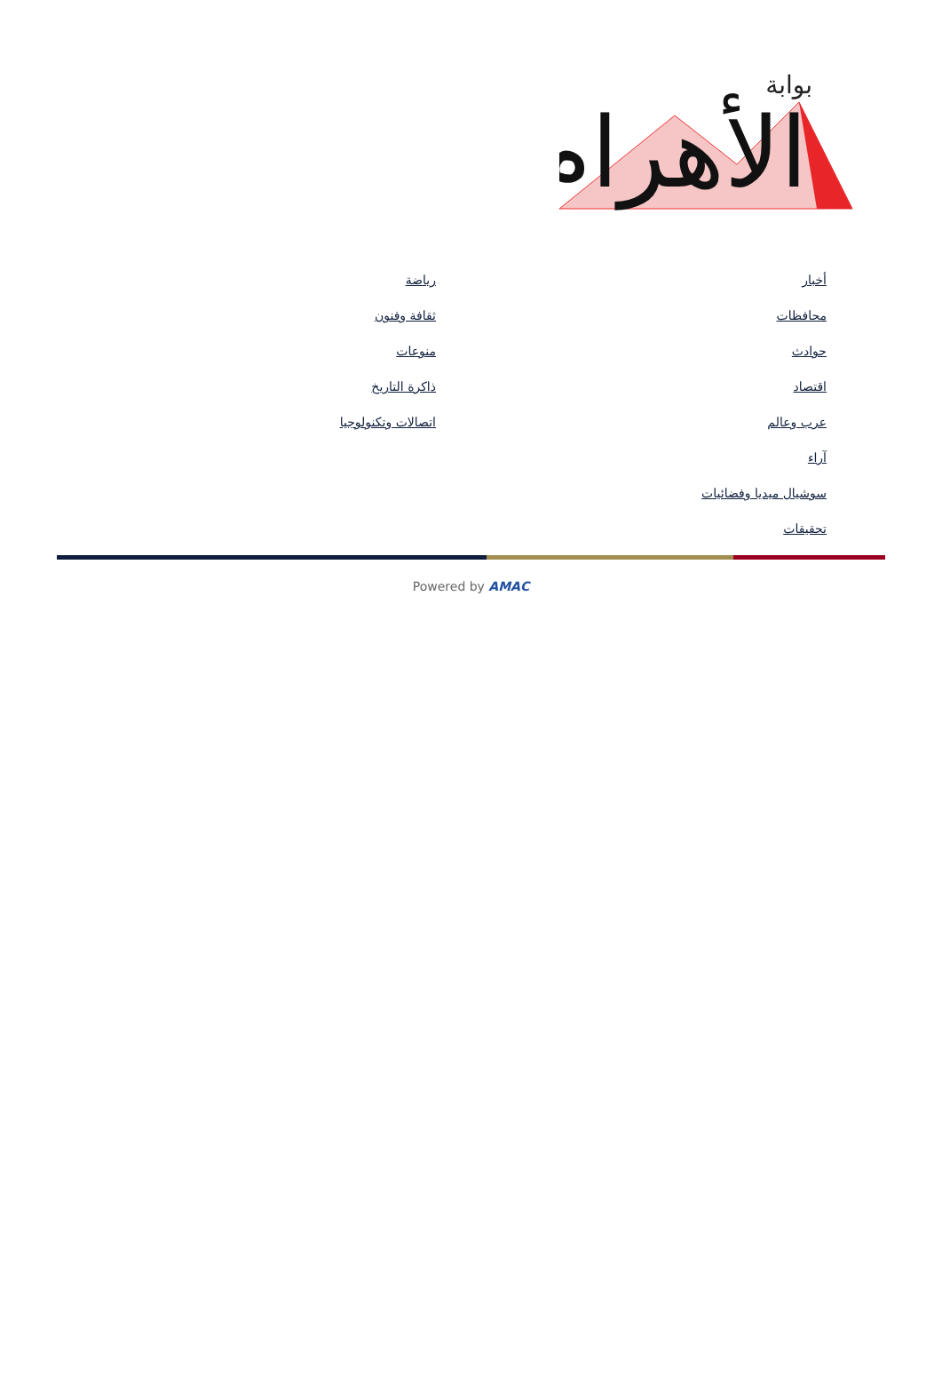الأهرام
بوابة
أخبار
محافظات
حوادث
اقتصاد
عرب وعالم
آراء
سوشيال ميديا وفضائيات
تحقيقات
رياضة
ثقافة وفنون
منوعات
ذاكرة التاريخ
اتصالات وتكنولوجيا
Powered by AMAC